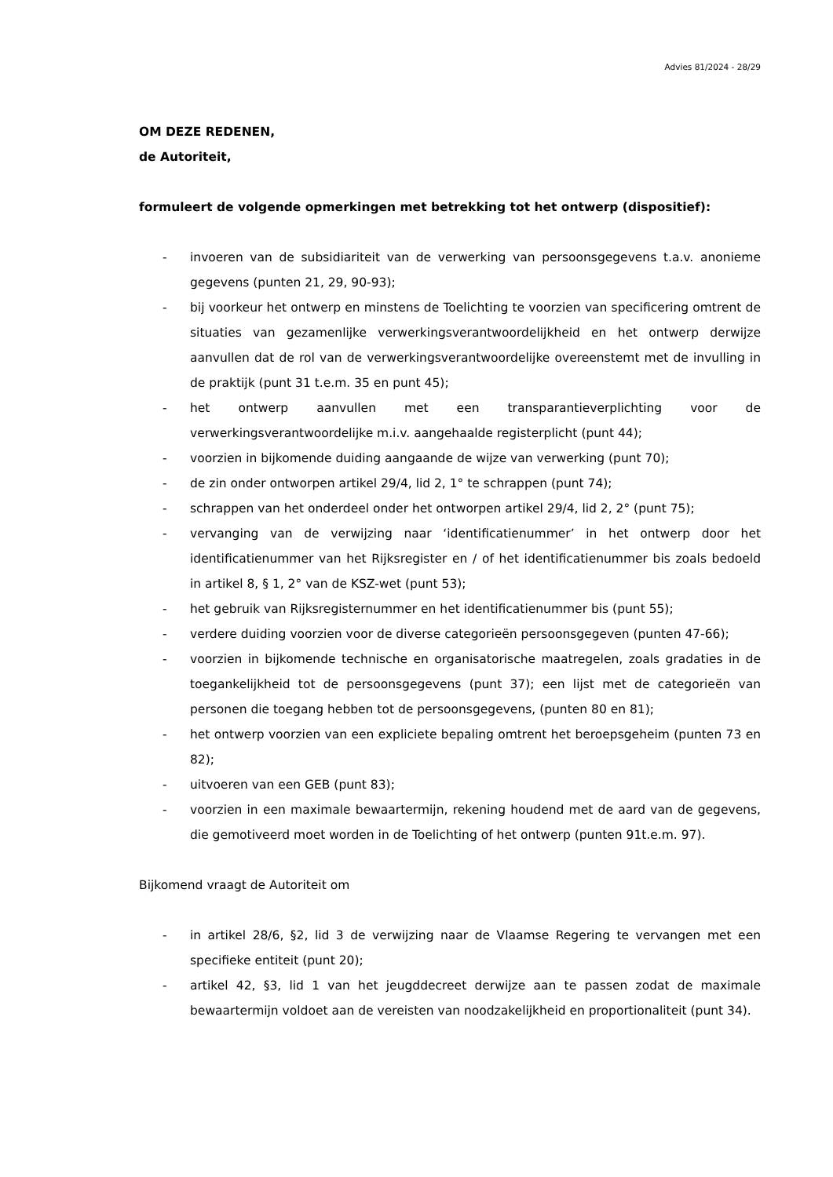Advies 81/2024 - 28/29
OM DEZE REDENEN,
de Autoriteit,
formuleert de volgende opmerkingen met betrekking tot het ontwerp (dispositief):
- invoeren van de subsidiariteit van de verwerking van persoonsgegevens t.a.v. anonieme gegevens (punten 21, 29, 90-93);
- bij voorkeur het ontwerp en minstens de Toelichting te voorzien van specificering omtrent de situaties van gezamenlijke verwerkingsverantwoordelijkheid en het ontwerp derwijze aanvullen dat de rol van de verwerkingsverantwoordelijke overeenstemt met de invulling in de praktijk (punt 31 t.e.m. 35 en punt 45);
- het ontwerp aanvullen met een transparantieverplichting voor de verwerkingsverantwoordelijke m.i.v. aangehaalde registerplicht (punt 44);
- voorzien in bijkomende duiding aangaande de wijze van verwerking (punt 70);
- de zin onder ontworpen artikel 29/4, lid 2, 1° te schrappen (punt 74);
- schrappen van het onderdeel onder het ontworpen artikel 29/4, lid 2, 2° (punt 75);
- vervanging van de verwijzing naar ‘identificatienummer’ in het ontwerp door het identificatienummer van het Rijksregister en / of het identificatienummer bis zoals bedoeld in artikel 8, § 1, 2° van de KSZ-wet (punt 53);
- het gebruik van Rijksregisternummer en het identificatienummer bis (punt 55);
- verdere duiding voorzien voor de diverse categorieën persoonsgegeven (punten 47-66);
- voorzien in bijkomende technische en organisatorische maatregelen, zoals gradaties in de toegankelijkheid tot de persoonsgegevens (punt 37); een lijst met de categorieën van personen die toegang hebben tot de persoonsgegevens, (punten 80 en 81);
- het ontwerp voorzien van een expliciete bepaling omtrent het beroepsgeheim (punten 73 en 82);
- uitvoeren van een GEB (punt 83);
- voorzien in een maximale bewaartermijn, rekening houdend met de aard van de gegevens, die gemotiveerd moet worden in de Toelichting of het ontwerp (punten 91t.e.m. 97).
Bijkomend vraagt de Autoriteit om
- in artikel 28/6, §2, lid 3 de verwijzing naar de Vlaamse Regering te vervangen met een specifieke entiteit (punt 20);
- artikel 42, §3, lid 1 van het jeugddecreet derwijze aan te passen zodat de maximale bewaartermijn voldoet aan de vereisten van noodzakelijkheid en proportionaliteit (punt 34).